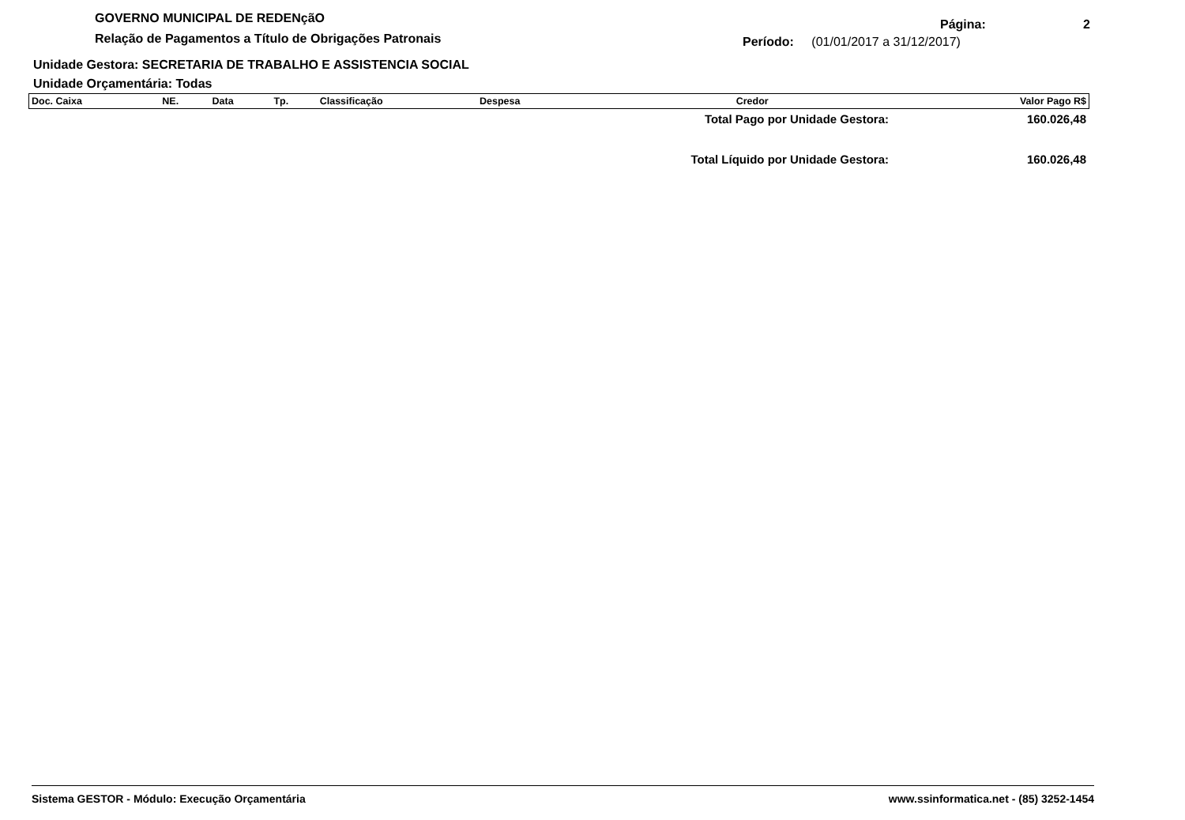GOVERNO MUNICIPAL DE REDENçãO
Relação de Pagamentos a Título de Obrigações Patronais
Página: 2
Período: (01/01/2017 a 31/12/2017)
Unidade Gestora: SECRETARIA DE TRABALHO E ASSISTENCIA SOCIAL
Unidade Orçamentária: Todas
| Doc. Caixa | NE. | Data | Tp. | Classificação | Despesa | Credor | Valor Pago R$ |
| --- | --- | --- | --- | --- | --- | --- | --- |
Total Pago por Unidade Gestora: 160.026,48
Total Líquido por Unidade Gestora: 160.026,48
Sistema GESTOR - Módulo: Execução Orçamentária www.ssinformatica.net - (85) 3252-1454